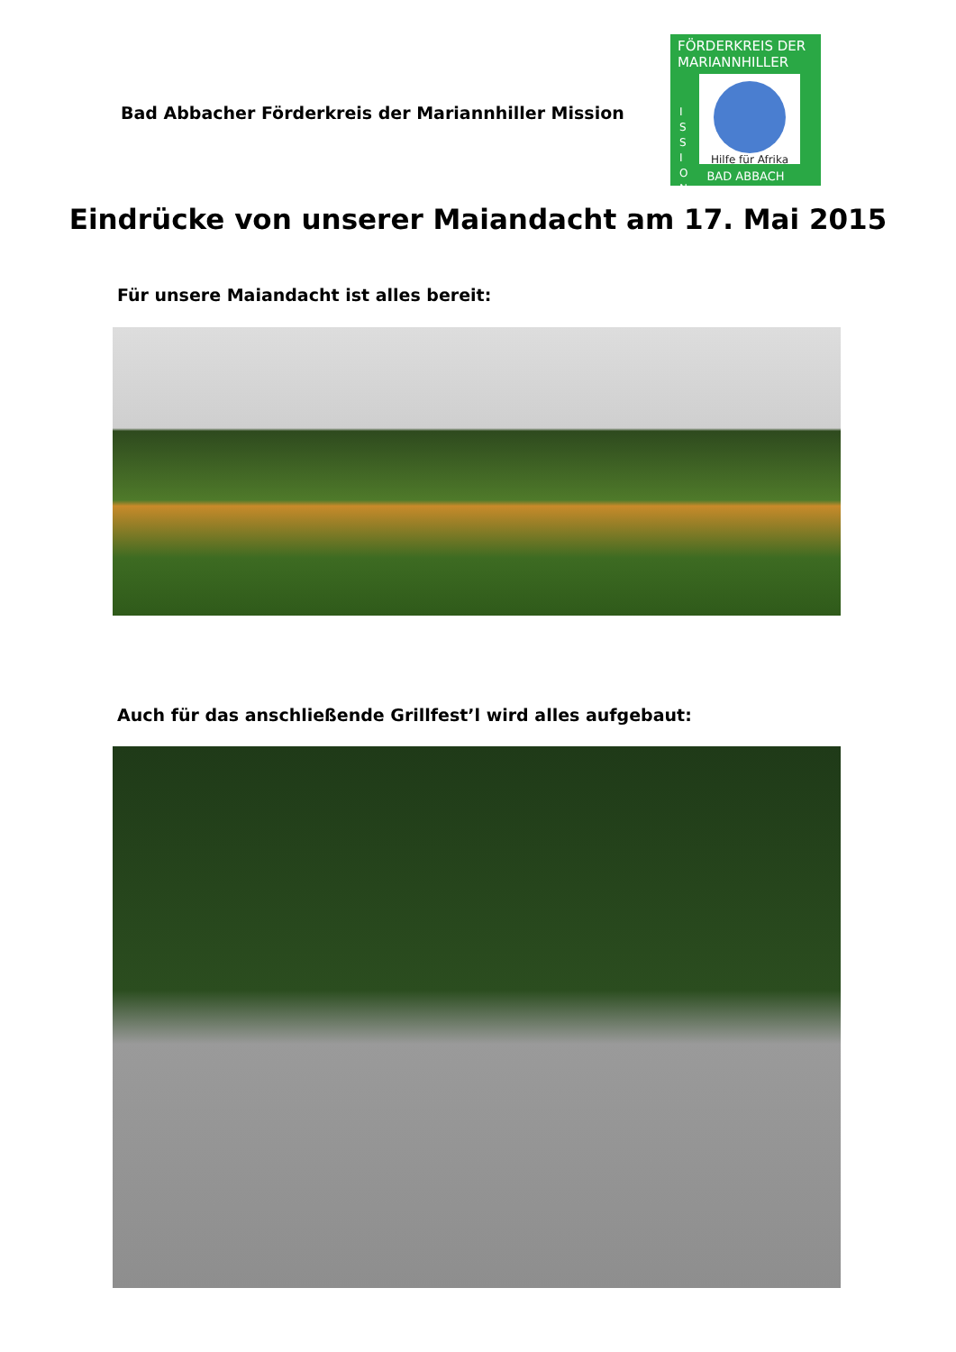Bad Abbacher Förderkreis der Mariannhiller Mission
FÖRDERKREIS DER
MARIANNHILLER
I
S
S
I
O
N
Hilfe für Afrika
BAD ABBACH
Eindrücke von unserer Maiandacht am 17. Mai 2015
Für unsere Maiandacht ist alles bereit:
Auch für das anschließende Grillfest’l wird alles aufgebaut: